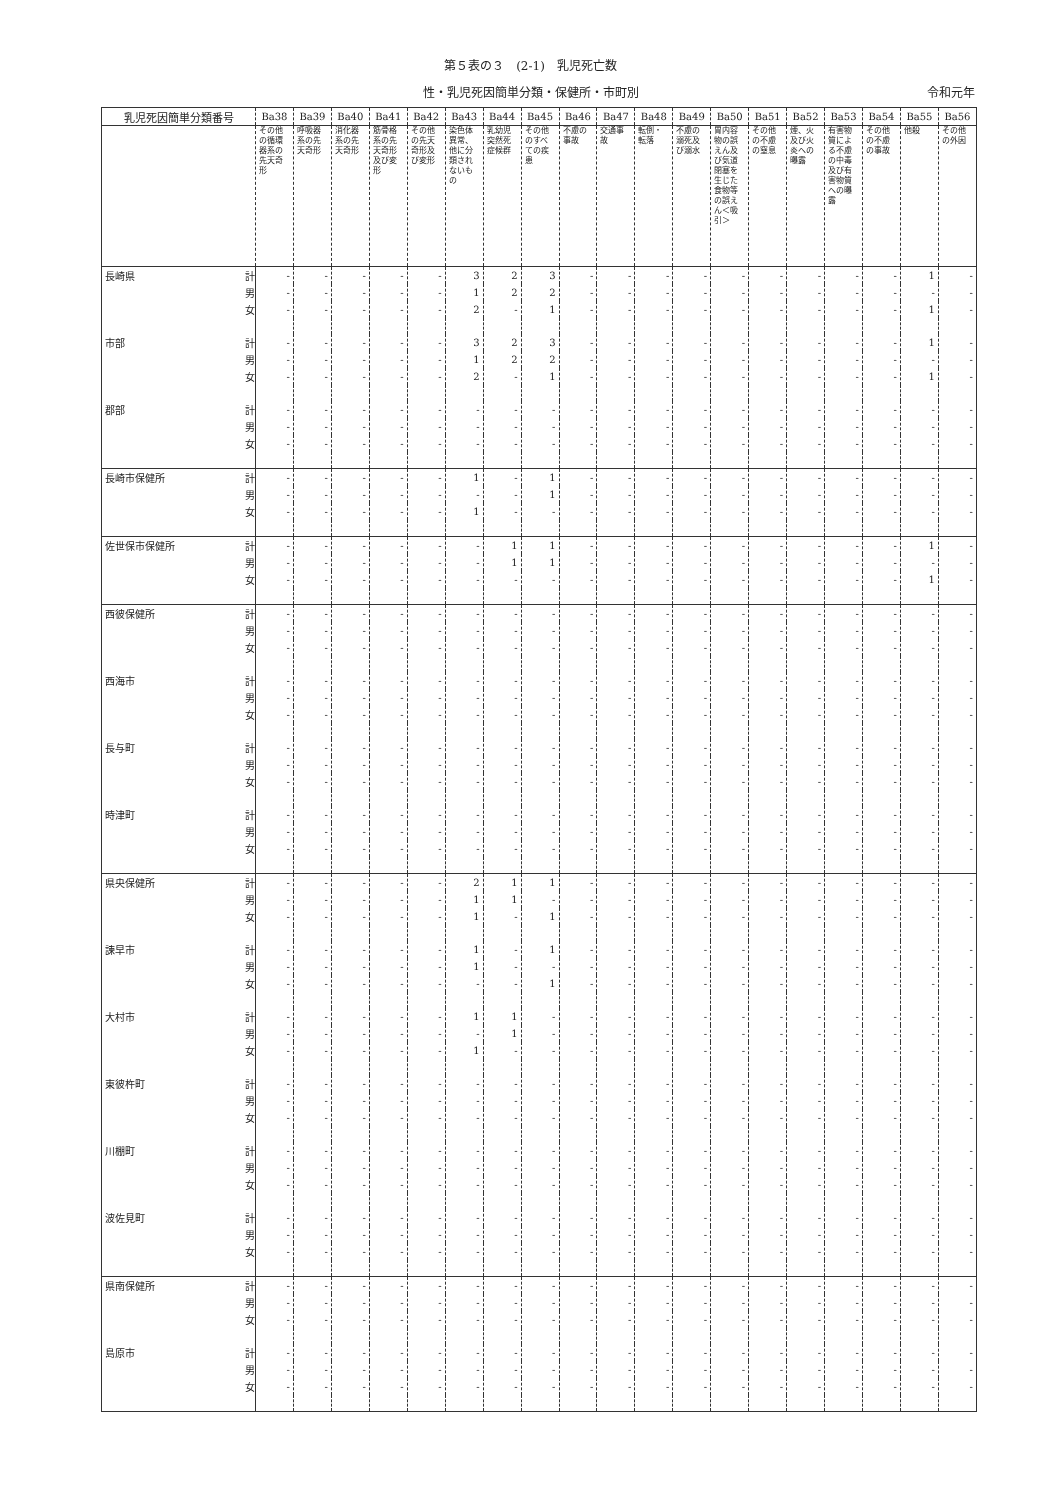第５表の３　(2-1)　乳児死亡数
性・乳児死因簡単分類・保健所・市町別 令和元年
| 乳児死因簡単分類番号 | | Ba38 | Ba39 | Ba40 | Ba41 | Ba42 | Ba43 | Ba44 | Ba45 | Ba46 | Ba47 | Ba48 | Ba49 | Ba50 | Ba51 | Ba52 | Ba53 | Ba54 | Ba55 | Ba56 |
| --- | --- | --- | --- | --- | --- | --- | --- | --- | --- | --- | --- | --- | --- | --- | --- | --- | --- | --- | --- | --- |
| | | その他の循環器系の先天奇形 | 呼吸器系の先天奇形 | 消化器系の先天奇形 | 筋骨格系の先天奇形及び変形 | その他の先天奇形及び変形 | 染色体異常、他に分類されないもの | 乳幼児突然死症候群 | その他のすべての疾患 | 不慮の事故 | 交通事故 | 転倒・転落 | 不慮の溺死及び溺水 | 胃内容物の誤えん及び気道閉塞を生じた食物等の誤えん＜吸引＞ | その他の不慮の窒息 | 煙、火及び火炎への曝露 | 有害物質による不慮の中毒及び有害物質への曝露 | その他の不慮の事故 | 他殺 | その他の外因 |
| 長崎県 | 計 | - | - | - | - | - | 3 | 2 | 3 | - | - | - | - | - | - | - | - | - | 1 | - |
| | 男 | - | - | - | - | - | 1 | 2 | 2 | - | - | - | - | - | - | - | - | - | - | - |
| | 女 | - | - | - | - | - | 2 | - | 1 | - | - | - | - | - | - | - | - | - | 1 | - |
| 市部 | 計 | - | - | - | - | - | 3 | 2 | 3 | - | - | - | - | - | - | - | - | - | 1 | - |
| | 男 | - | - | - | - | - | 1 | 2 | 2 | - | - | - | - | - | - | - | - | - | - | - |
| | 女 | - | - | - | - | - | 2 | - | 1 | - | - | - | - | - | - | - | - | - | 1 | - |
| 郡部 | 計 | - | - | - | - | - | - | - | - | - | - | - | - | - | - | - | - | - | - | - |
| | 男 | - | - | - | - | - | - | - | - | - | - | - | - | - | - | - | - | - | - | - |
| | 女 | - | - | - | - | - | - | - | - | - | - | - | - | - | - | - | - | - | - | - |
| 長崎市保健所 | 計 | - | - | - | - | - | 1 | - | 1 | - | - | - | - | - | - | - | - | - | - | - |
| | 男 | - | - | - | - | - | - | - | 1 | - | - | - | - | - | - | - | - | - | - | - |
| | 女 | - | - | - | - | - | 1 | - | - | - | - | - | - | - | - | - | - | - | - | - |
| 佐世保市保健所 | 計 | - | - | - | - | - | - | 1 | 1 | - | - | - | - | - | - | - | - | - | 1 | - |
| | 男 | - | - | - | - | - | - | 1 | 1 | - | - | - | - | - | - | - | - | - | - | - |
| | 女 | - | - | - | - | - | - | - | - | - | - | - | - | - | - | - | - | - | 1 | - |
| 西彼保健所 | 計 | - | - | - | - | - | - | - | - | - | - | - | - | - | - | - | - | - | - | - |
| | 男 | - | - | - | - | - | - | - | - | - | - | - | - | - | - | - | - | - | - | - |
| | 女 | - | - | - | - | - | - | - | - | - | - | - | - | - | - | - | - | - | - | - |
| 西海市 | 計 | - | - | - | - | - | - | - | - | - | - | - | - | - | - | - | - | - | - | - |
| | 男 | - | - | - | - | - | - | - | - | - | - | - | - | - | - | - | - | - | - | - |
| | 女 | - | - | - | - | - | - | - | - | - | - | - | - | - | - | - | - | - | - | - |
| 長与町 | 計 | - | - | - | - | - | - | - | - | - | - | - | - | - | - | - | - | - | - | - |
| | 男 | - | - | - | - | - | - | - | - | - | - | - | - | - | - | - | - | - | - | - |
| | 女 | - | - | - | - | - | - | - | - | - | - | - | - | - | - | - | - | - | - | - |
| 時津町 | 計 | - | - | - | - | - | - | - | - | - | - | - | - | - | - | - | - | - | - | - |
| | 男 | - | - | - | - | - | - | - | - | - | - | - | - | - | - | - | - | - | - | - |
| | 女 | - | - | - | - | - | - | - | - | - | - | - | - | - | - | - | - | - | - | - |
| 県央保健所 | 計 | - | - | - | - | - | 2 | 1 | 1 | - | - | - | - | - | - | - | - | - | - | - |
| | 男 | - | - | - | - | - | 1 | 1 | - | - | - | - | - | - | - | - | - | - | - | - |
| | 女 | - | - | - | - | - | 1 | - | 1 | - | - | - | - | - | - | - | - | - | - | - |
| 諫早市 | 計 | - | - | - | - | - | 1 | - | 1 | - | - | - | - | - | - | - | - | - | - | - |
| | 男 | - | - | - | - | - | 1 | - | - | - | - | - | - | - | - | - | - | - | - | - |
| | 女 | - | - | - | - | - | - | - | 1 | - | - | - | - | - | - | - | - | - | - | - |
| 大村市 | 計 | - | - | - | - | - | 1 | 1 | - | - | - | - | - | - | - | - | - | - | - | - |
| | 男 | - | - | - | - | - | - | 1 | - | - | - | - | - | - | - | - | - | - | - | - |
| | 女 | - | - | - | - | - | 1 | - | - | - | - | - | - | - | - | - | - | - | - | - |
| 東彼杵町 | 計 | - | - | - | - | - | - | - | - | - | - | - | - | - | - | - | - | - | - | - |
| | 男 | - | - | - | - | - | - | - | - | - | - | - | - | - | - | - | - | - | - | - |
| | 女 | - | - | - | - | - | - | - | - | - | - | - | - | - | - | - | - | - | - | - |
| 川棚町 | 計 | - | - | - | - | - | - | - | - | - | - | - | - | - | - | - | - | - | - | - |
| | 男 | - | - | - | - | - | - | - | - | - | - | - | - | - | - | - | - | - | - | - |
| | 女 | - | - | - | - | - | - | - | - | - | - | - | - | - | - | - | - | - | - | - |
| 波佐見町 | 計 | - | - | - | - | - | - | - | - | - | - | - | - | - | - | - | - | - | - | - |
| | 男 | - | - | - | - | - | - | - | - | - | - | - | - | - | - | - | - | - | - | - |
| | 女 | - | - | - | - | - | - | - | - | - | - | - | - | - | - | - | - | - | - | - |
| 県南保健所 | 計 | - | - | - | - | - | - | - | - | - | - | - | - | - | - | - | - | - | - | - |
| | 男 | - | - | - | - | - | - | - | - | - | - | - | - | - | - | - | - | - | - | - |
| | 女 | - | - | - | - | - | - | - | - | - | - | - | - | - | - | - | - | - | - | - |
| 島原市 | 計 | - | - | - | - | - | - | - | - | - | - | - | - | - | - | - | - | - | - | - |
| | 男 | - | - | - | - | - | - | - | - | - | - | - | - | - | - | - | - | - | - | - |
| | 女 | - | - | - | - | - | - | - | - | - | - | - | - | - | - | - | - | - | - | - |